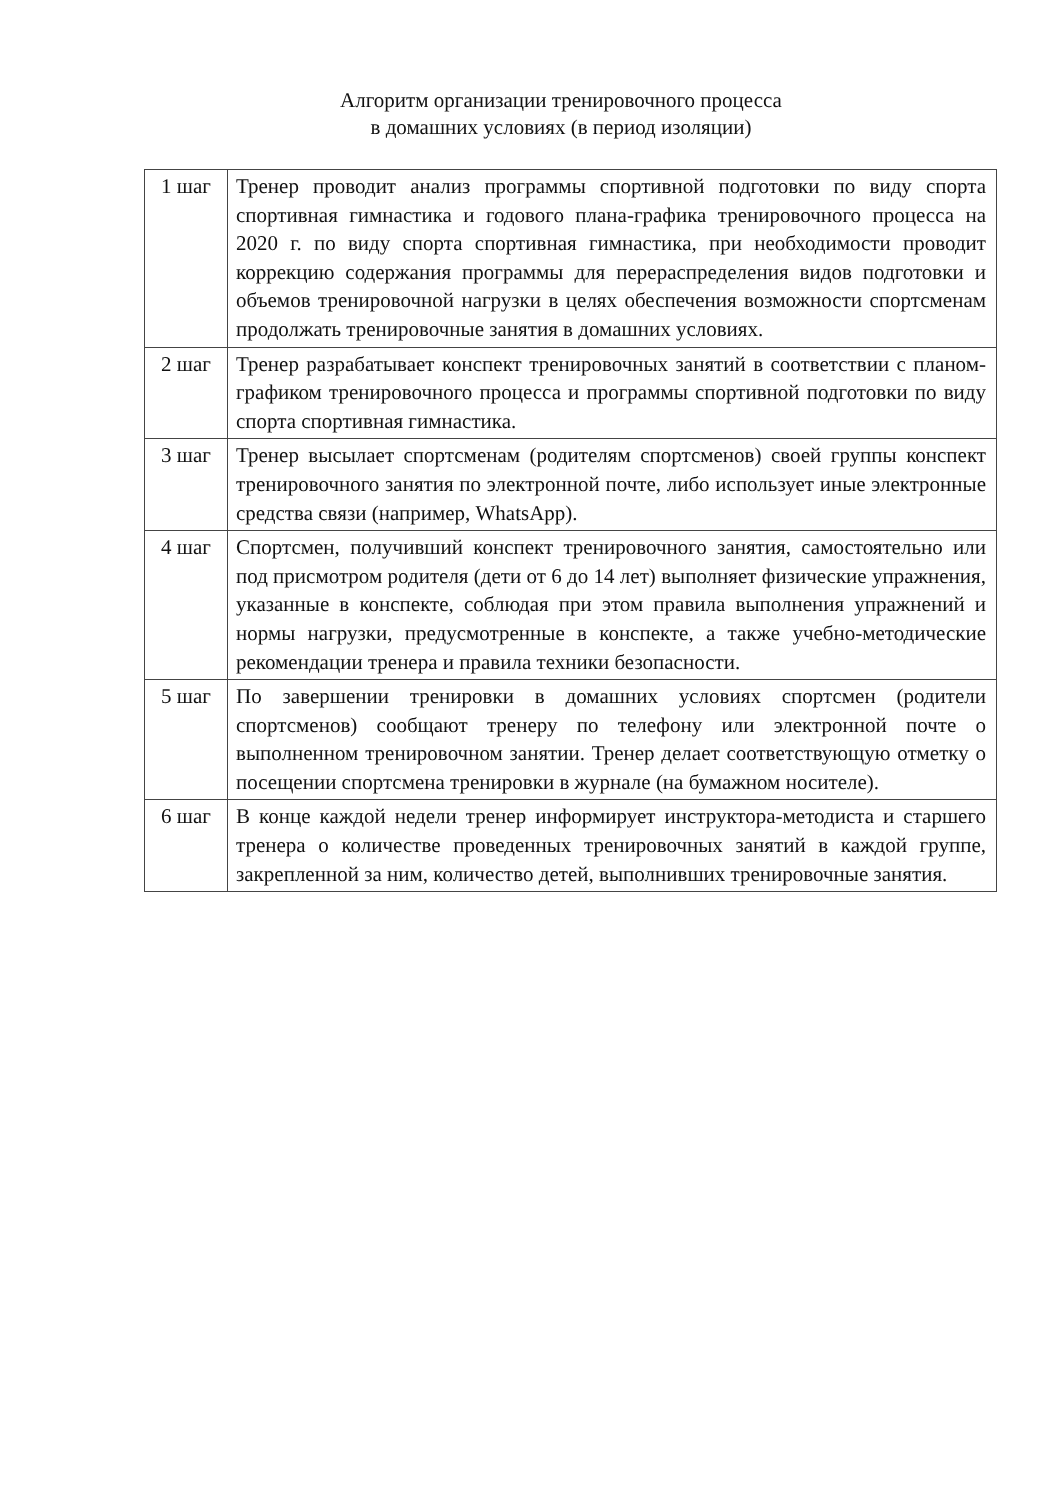Алгоритм организации тренировочного процесса
в домашних условиях (в период изоляции)
| 1 шаг | Тренер проводит анализ программы спортивной подготовки по виду спорта спортивная гимнастика и годового плана-графика тренировочного процесса на 2020 г. по виду спорта спортивная гимнастика, при необходимости проводит коррекцию содержания программы для перераспределения видов подготовки и объемов тренировочной нагрузки в целях обеспечения возможности спортсменам продолжать тренировочные занятия в домашних условиях. |
| 2 шаг | Тренер разрабатывает конспект тренировочных занятий в соответствии с планом-графиком тренировочного процесса и программы спортивной подготовки по виду спорта спортивная гимнастика. |
| 3 шаг | Тренер высылает спортсменам (родителям спортсменов) своей группы конспект тренировочного занятия по электронной почте, либо использует иные электронные средства связи (например, WhatsApp). |
| 4 шаг | Спортсмен, получивший конспект тренировочного занятия, самостоятельно или под присмотром родителя (дети от 6 до 14 лет) выполняет физические упражнения, указанные в конспекте, соблюдая при этом правила выполнения упражнений и нормы нагрузки, предусмотренные в конспекте, а также учебно-методические рекомендации тренера и правила техники безопасности. |
| 5 шаг | По завершении тренировки в домашних условиях спортсмен (родители спортсменов) сообщают тренеру по телефону или электронной почте о выполненном тренировочном занятии. Тренер делает соответствующую отметку о посещении спортсмена тренировки в журнале (на бумажном носителе). |
| 6 шаг | В конце каждой недели тренер информирует инструктора-методиста и старшего тренера о количестве проведенных тренировочных занятий в каждой группе, закрепленной за ним, количество детей, выполнивших тренировочные занятия. |